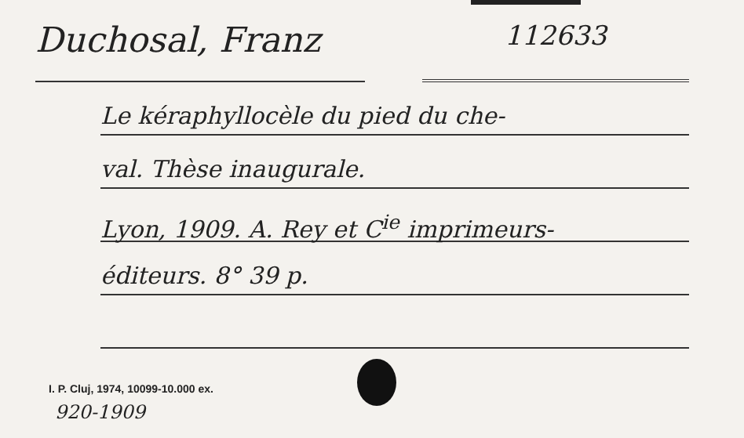Duchosal, Franz
112633
Le kéraphyllocèle du pied du che-
val. Thèse inaugurale.
Lyon, 1909. A. Rey et C<sup>ie</sup> imprimeurs-
éditeurs. 8° 39 p.
I. P. Cluj, 1974, 10099-10.000 ex.
920-1909